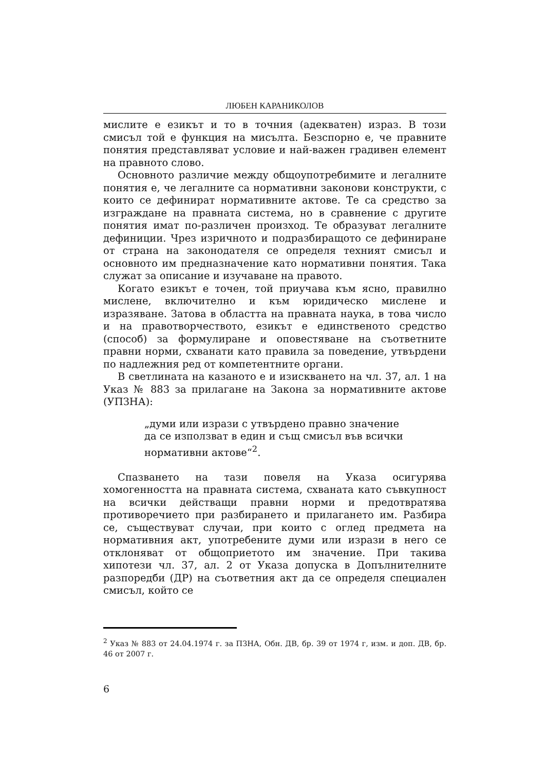ЛЮБЕН КАРАНИКОЛОВ
мислите е езикът и то в точния (адекватен) израз. В този смисъл той е функция на мисълта. Безспорно е, че правните понятия представляват условие и най-важен градивен елемент на правното слово.
Основното различие между общоупотребимите и легалните понятия е, че легалните са нормативни законови конструкти, с които се дефинират нормативните актове. Те са средство за изграждане на правната система, но в сравнение с другите понятия имат по-различен произход. Те образуват легалните дефиниции. Чрез изричното и подразбиращото се дефиниране от страна на законодателя се определя техният смисъл и основното им предназначение като нормативни понятия. Така служат за описание и изучаване на правото.
Когато езикът е точен, той приучава към ясно, правилно мислене, включително и към юридическо мислене и изразяване. Затова в областта на правната наука, в това число и на правотворчеството, езикът е единственото средство (способ) за формулиране и оповестяване на съответните правни норми, схванати като правила за поведение, утвърдени по надлежния ред от компетентните органи.
В светлината на казаното е и изискването на чл. 37, ал. 1 на Указ № 883 за прилагане на Закона за нормативните актове (УПЗНА):
„думи или изрази с утвърдено правно значение да се използват в един и същ смисъл във всички нормативни актове“<sup>2</sup>.
Спазването на тази повеля на Указа осигурява хомогенността на правната система, схваната като съвкупност на всички действащи правни норми и предотвратява противоречието при разбирането и прилагането им. Разбира се, съществуват случаи, при които с оглед предмета на нормативния акт, употребените думи или изрази в него се отклоняват от общоприетото им значение. При такива хипотези чл. 37, ал. 2 от Указа допуска в Допълнителните разпоредби (ДР) на съответния акт да се определя специален смисъл, който се
<sup>2</sup> Указ № 883 от 24.04.1974 г. за ПЗНА, Обн. ДВ, бр. 39 от 1974 г, изм. и доп. ДВ, бр. 46 от 2007 г.
6